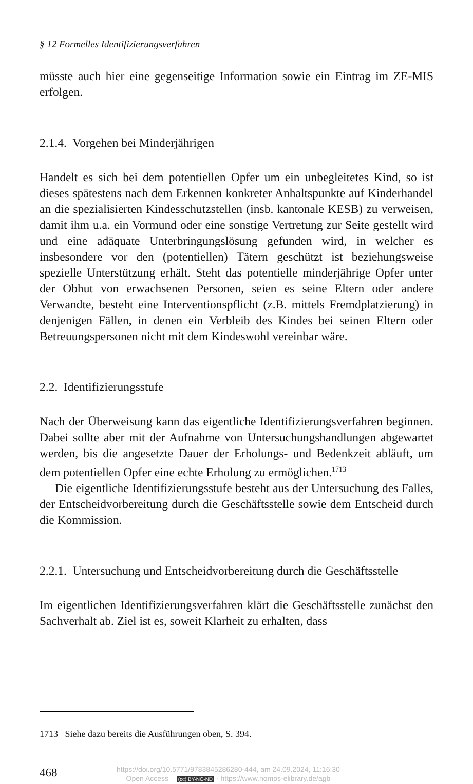§ 12 Formelles Identifizierungsverfahren
müsste auch hier eine gegenseitige Information sowie ein Eintrag im ZE-MIS erfolgen.
2.1.4. Vorgehen bei Minderjährigen
Handelt es sich bei dem potentiellen Opfer um ein unbegleitetes Kind, so ist dieses spätestens nach dem Erkennen konkreter Anhaltspunkte auf Kinderhandel an die spezialisierten Kindesschutzstellen (insb. kantonale KESB) zu verweisen, damit ihm u.a. ein Vormund oder eine sonstige Vertretung zur Seite gestellt wird und eine adäquate Unterbringungslösung gefunden wird, in welcher es insbesondere vor den (potentiellen) Tätern geschützt ist beziehungsweise spezielle Unterstützung erhält. Steht das potentielle minderjährige Opfer unter der Obhut von erwachsenen Personen, seien es seine Eltern oder andere Verwandte, besteht eine Interventionspflicht (z.B. mittels Fremdplatzierung) in denjenigen Fällen, in denen ein Verbleib des Kindes bei seinen Eltern oder Betreuungspersonen nicht mit dem Kindeswohl vereinbar wäre.
2.2. Identifizierungsstufe
Nach der Überweisung kann das eigentliche Identifizierungsverfahren beginnen. Dabei sollte aber mit der Aufnahme von Untersuchungshandlungen abgewartet werden, bis die angesetzte Dauer der Erholungs- und Bedenkzeit abläuft, um dem potentiellen Opfer eine echte Erholung zu ermöglichen.<sup>1713</sup>
Die eigentliche Identifizierungsstufe besteht aus der Untersuchung des Falles, der Entscheidvorbereitung durch die Geschäftsstelle sowie dem Entscheid durch die Kommission.
2.2.1. Untersuchung und Entscheidvorbereitung durch die Geschäftsstelle
Im eigentlichen Identifizierungsverfahren klärt die Geschäftsstelle zunächst den Sachverhalt ab. Ziel ist es, soweit Klarheit zu erhalten, dass
1713 Siehe dazu bereits die Ausführungen oben, S. 394.
468
https://doi.org/10.5771/9783845286280-444, am 24.09.2024, 11:16:30
Open Access – (cc) BY-NC-ND - https://www.nomos-elibrary.de/agb